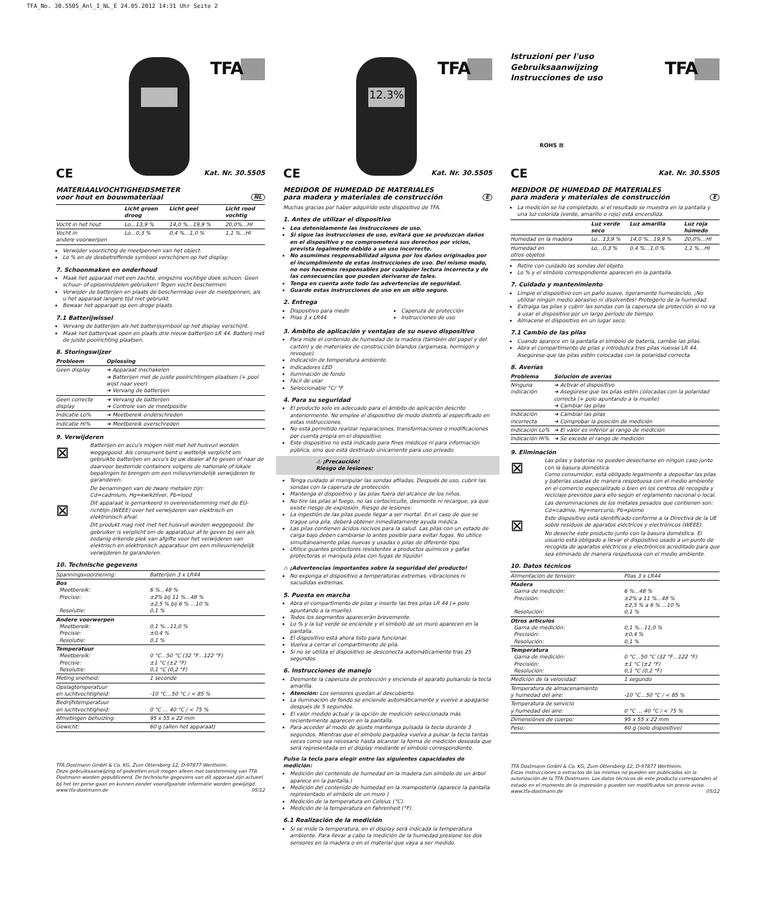TFA_No. 30.5505_Anl_I_NL_E 24.05.2012 14:31 Uhr Seite 2
TFA
CE Kat. Nr. 30.5505
MATERIAALVOCHTIGHEIDSMETER
voor hout en bouwmateriaal NL
| | Licht groen droog | Licht geel | Licht rood vochtig |
| --- | --- | --- | --- |
| Vocht in het hout | Lo…13,9 % | 14,0 %…19,9 % | 20,0%…HI |
| Vocht in andere voorwerpen | Lo…0,3 % | 0,4 %…1,0 % | 1,1 %…HI |
Verwijder voorzichtig de meetpennen van het object.
Lo % en de desbetreffende symbool verschijnen op het display.
7. Schoonmaken en onderhoud
Maak het apparaat met een zachte, enigszins vochtige doek schoon. Geen schuur- of oplosmiddelen gebruiken! Tegen vocht beschermen.
Verwijder de batterijen en plaats de beschermkap over de meetpennen, als u het apparaat langere tijd niet gebruikt.
Bewaar het apparaat op een droge plaats.
7.1 Batterijwissel
Vervang de batterijen als het batterijsymbool op het display verschijnt.
Maak het batterijvak open en plaats drie nieuw batterijen LR 44. Batterij met de juiste poolrichting plaatsen.
8. Storingswijzer
| Probleem | Oplossing |
| --- | --- |
| Geen display | ➜ Apparaat inschakelen ➜ Batterijen met de juiste poolrichtingen plaatsen (+ pool wijst naar veer) ➜ Vervang de batterijen |
| Geen correcte display | ➜ Vervang de batterijen ➜ Controle van de meetpositie |
| Indicatie Lo% | ➜ Meetbereik onderschreden |
| Indicatie Hi% | ➜ Meetbereik overschreden |
9. Verwijderen
⊠
Batterijen en accu's mogen niet met het huisvuil worden weggegooid. Als consument bent u wettelijk verplicht om gebruikte batterijen en accu's bij uw dealer af te geven of naar de daarvoor bestemde containers volgens de nationale of lokale bepalingen te brengen om een milieuvriendelijk verwijderen te garanderen.
De benamingen van de zware metalen zijn:
Cd=cadmium, Hg=kwikzilver, Pb=lood
⊠
Dit apparaat is gemarkeerd in overeenstemming met de EU-richtlijn (WEEE) over het verwijderen van elektrisch en elektronisch afval.
Dit produkt mag niet met het huisvuil worden weggegooid. De gebruiker is verplicht om de apparatuur af te geven bij een als zodanig erkende plek van afgifte voor het verwijderen van elektrisch en elektronisch apparatuur om een milieuvriendelijk verwijderen te garanderen.
10. Technische gegevens
| Spanningsvoorziening: | Batterijen 3 x LR44 |
| Bos Meetbereik: Precisie: Resolutie: | 6 %...48 % ±2% bij 11 %...48 % ±2,5 % bij 6 % …10 % 0,1 % |
| Andere voorwerpen Meetbereik: Precisie: Resolutie: | 0,1 %...11,0 % ±0,4 % 0,1 % |
| Temperatuur Meetbereik: Precisie: Resolutie: | 0 °C…50 °C (32 °F…122 °F) ±1 °C (±2 °F) 0,1 °C (0,2 °F) |
| Meting snelheid: | 1 seconde |
| Opslagtemperatuur en luchtvochtigheid: | -10 °C…50 °C / < 85 % |
| Bedrijfstemperatuur en luchtvochtigheid: | 0 °C … 40 °C / < 75 % |
| Afmetingen behuizing: | 95 x 55 x 22 mm |
| Gewicht: | 60 g (allen het apparaat) |
TFA Dostmann GmbH & Co. KG, Zum Ottersberg 12, D-97877 Wertheim.
Deze gebruiksaanwijzing of gedeelten eruit mogen alleen met toestemming van TFA Dostmann worden gepubliceerd. De technische gegevens van dit apparaat zijn actueel bij het ter perse gaan en kunnen zonder voorafgaande informatie worden gewijzigd.
www.tfa-dostmann.de 05/12
12.3% TFA
CE Kat. Nr. 30.5505
MEDIDOR DE HUMEDAD DE MATERIALES
para madera y materiales de construcción E
Muchas gracias por haber adquirido este dispositivo de TFA.
1. Antes de utilizar el dispositivo
Lea detenidamente las instrucciones de uso.
Si sigue las instrucciones de uso, evitará que se produzcan daños en el dispositivo y no comprometerá sus derechos por vicios, prevista legalmente debido a un uso incorrecto.
No asumimos responsabilidad alguna por los daños originados por el incumplimiento de estas instrucciones de uso. Del mismo modo, no nos hacemos responsables por cualquier lectura incorrecta y de las consecuencias que puedan derivarse de tales.
Tenga en cuenta ante todo las advertencias de seguridad.
Guarde estas instrucciones de uso en un sitio seguro.
2. Entrega
Dispositivo para medir
Pilas 3 x LR44
Caperuza de protección
Instrucciones de uso
3. Ámbito de aplicación y ventajas de su nuevo dispositivo
Para mide el contenido de humedad de la madera (también del papel y del cartón) y de materiales de construcción blandos (argamasa, hormigón y revoque).
Indicación de temperatura ambiente.
Indicadores LED
Iluminación de fondo
Fácil de usar
Seleccionable °C/ °F
4. Para su seguridad
El producto solo es adecuado para el ámbito de aplicación descrito anteriormente. No emplee el dispositivo de modo distinto al especificado en estas instrucciones.
No está permitido realizar reparaciones, transformaciones o modificaciones por cuenta propia en el dispositivo.
Este dispositivo no está indicado para fines médicos ni para información pública, sino que está destinado únicamente para uso privado.
⚠ ¡Precaución!
Riesgo de lesiones:
Tenga cuidado al manipular las sondas afiladas. Después de uso, cubrir las sondas con la caperuza de protección.
Mantenga el dispositivo y las pilas fuera del alcance de los niños.
No tire las pilas al fuego, no las cortocircuite, desmonte ni recargue, ya que existe riesgo de explosión. Riesgo de lesiones:
La ingestión de las pilas puede llegar a ser mortal. En el caso de que se trague una pila, deberá obtener inmediatamente ayuda médica.
Las pilas contienen ácidos nocivos para la salud. Las pilas con un estado de carga bajo deben cambiarse lo antes posible para evitar fugas. No utilice simultáneamente pilas nuevas y usadas o pilas de diferente tipo.
Utilice guantes protectores resistentes a productos químicos y gafas protectoras si manipula pilas con fugas de líquido!
⚠ ¡Advertencias importantes sobre la seguridad del producto!
No exponga el dispositivo a temperaturas extremas, vibraciones ni sacudidas extremas.
5. Puesta en marcha
Abra el compartimento de pilas y inserte las tres pilas LR 44 (+ polo apuntando a la muelle).
Todos los segmentos aparecerán brevemente.
Lo % y la luz verde se enciende y el símbolo de un muro aparecen en la pantalla.
El dispositivo está ahora listo para funcionar.
Vuelva a cerrar el compartimento de pila.
Si no se utiliza el dispositivo se desconecta automáticamente tras 25 segundos.
6. Instrucciones de manejo
Desmonte la caperuza de protección y encienda el aparato pulsando la tecla amarilla.
Atención: Los sensores quedan al descubierto.
La iluminación de fondo se enciende automáticamente y vuelve a apagarse después de 5 segundos.
El valor medido actual y la opción de medición seleccionada más recientemente aparecen en la pantalla.
Para acceder al modo de ajuste mantenga pulsada la tecla durante 3 segundos. Mientras que el símbolo parpadea vuelva a pulsar la tecla tantas veces como sea necesario hasta alcanzar la forma de medición deseada que será representada en el display mediante el símbolo correspondiente.
Pulse la tecla para elegir entre las siguientes capacidades de medición:
Medición del contenido de humedad en la madera (un símbolo de un árbol aparece en la pantalla.)
Medición del contenido de humedad en la mampostería (aparece la pantalla representado el símbolo de un muro )
Medición de la temperatura en Celsius (°C).
Medición de la temperatura en Fahrenheit (°F).
6.1 Realización de la medición
Si se mide la temperatura, en el display será indicada la temperatura ambiente. Para llevar a cabo la medición de la humedad presione los dos sensores en la madera o en el material que vaya a ser medido.
Istruzioni per l'uso
Gebruiksaanwijzing
Instrucciones de uso
TFA
ROHS ⊠
CE Kat. Nr. 30.5505
MEDIDOR DE HUMEDAD DE MATERIALES
para madera y materiales de construcción E
La medición se ha completado, si el resultado se muestra en la pantalla y una luz colorida (verde, amarillo o rojo) está encendida.
| | Luz verde seco | Luz amarilla | Luz roja húmedo |
| --- | --- | --- | --- |
| Humedad en la madera | Lo…13,9 % | 14,0 %…19,9 % | 20,0%…HI |
| Humedad en otros objetos | Lo…0,3 % | 0,4 %…1,0 % | 1,1 %…HI |
Retire con cuidado las sondas del objeto.
Lo % y el símbolo correspondiente aparecen en la pantalla.
7. Cuidado y mantenimiento
Limpie el dispositivo con un paño suave, ligeramente humedecido. ¡No utilizar ningún medio abrasivo ni disolventes! Protegerlo de la humedad.
Extraiga las pilas y cubrir las sondas con la caperuza de protección si no va a usar el dispositivo por un largo período de tiempo.
Almacene el dispositivo en un lugar seco.
7.1 Cambio de las pilas
Cuando aparece en la pantalla el símbolo de batería, cambie las pilas.
Abra el compartimento de pilas y introduzca tres pilas nuevas LR 44. Asegúrese que las pilas estén colocadas con la polaridad correcta.
8. Averías
| Problema | Solución de averías |
| --- | --- |
| Ninguna indicación | ➜ Activar el dispositivo ➜ Asegúrese que las pilas estén colocadas con la polaridad correcta (+ polo apuntando a la muelle) ➜ Cambiar las pilas |
| Indicación incorrecta | ➜ Cambiar las pilas ➜ Comprobar la posición de medición |
| Indicación Lo% | ➜ El valor es inferior al rango de medición |
| Indicación Hi% | ➜ Se excede el rango de medición |
9. Eliminación
⊠
Las pilas y baterías no pueden desecharse en ningún caso junto con la basura doméstica.
Como consumidor, está obligado legalmente a depositar las pilas y baterías usadas de manera respetuosa con el medio ambiente en el comercio especializado o bien en los centros de recogida y reciclaje previstos para ello según el reglamento nacional o local.
Las denominaciones de los metales pesados que contienen son:
Cd=cadmio, Hg=mercurio, Pb=plomo
⊠
Este dispositivo está identificado conforme a la Directiva de la UE sobre residuos de aparatos eléctricos y electrónicos (WEEE).
No deseche este producto junto con la basura doméstica. El usuario está obligado a llevar el dispositivo usado a un punto de recogida de aparatos eléctricos y electrónicos acreditado para que sea eliminado de manera respetuosa con el medio ambiente.
10. Datos técnicos
| Alimentación de tensión: | Pilas 3 x LR44 |
| Madera Gama de medición: Precisión: Resolución: | 6 %...48 % ±2% a 11 %...48 % ±2,5 % a 6 % …10 % 0,1 % |
| Otros artículos Gama de medición: Precisión: Resolución: | 0,1 %...11,0 % ±0,4 % 0,1 % |
| Temperatura Gama de medición: Precisión: Resolución: | 0 °C…50 °C (32 °F…122 °F) ±1 °C (±2 °F) 0,1 °C (0,2 °F) |
| Medición de la velocidad: | 1 segundo |
| Temperatura de almacenamiento y humedad del aire: | -10 °C…50 °C / < 85 % |
| Temperatura de servicio y humedad del aire: | 0 °C … 40 °C / < 75 % |
| Dimensiónes de cuerpo: | 95 x 55 x 22 mm |
| Peso: | 60 g (solo dispositivo) |
TFA Dostmann GmbH & Co. KG, Zum Ottersberg 12, D-97877 Wertheim.
Estas instrucciones o extractos de las mismas no pueden ser publicados sin la autorización de la TFA Dostmann. Los datos técnicos de este producto corresponden al estado en el momento de la impresión y pueden ser modificados sin previo aviso.
www.tfa-dostmann.de 05/12